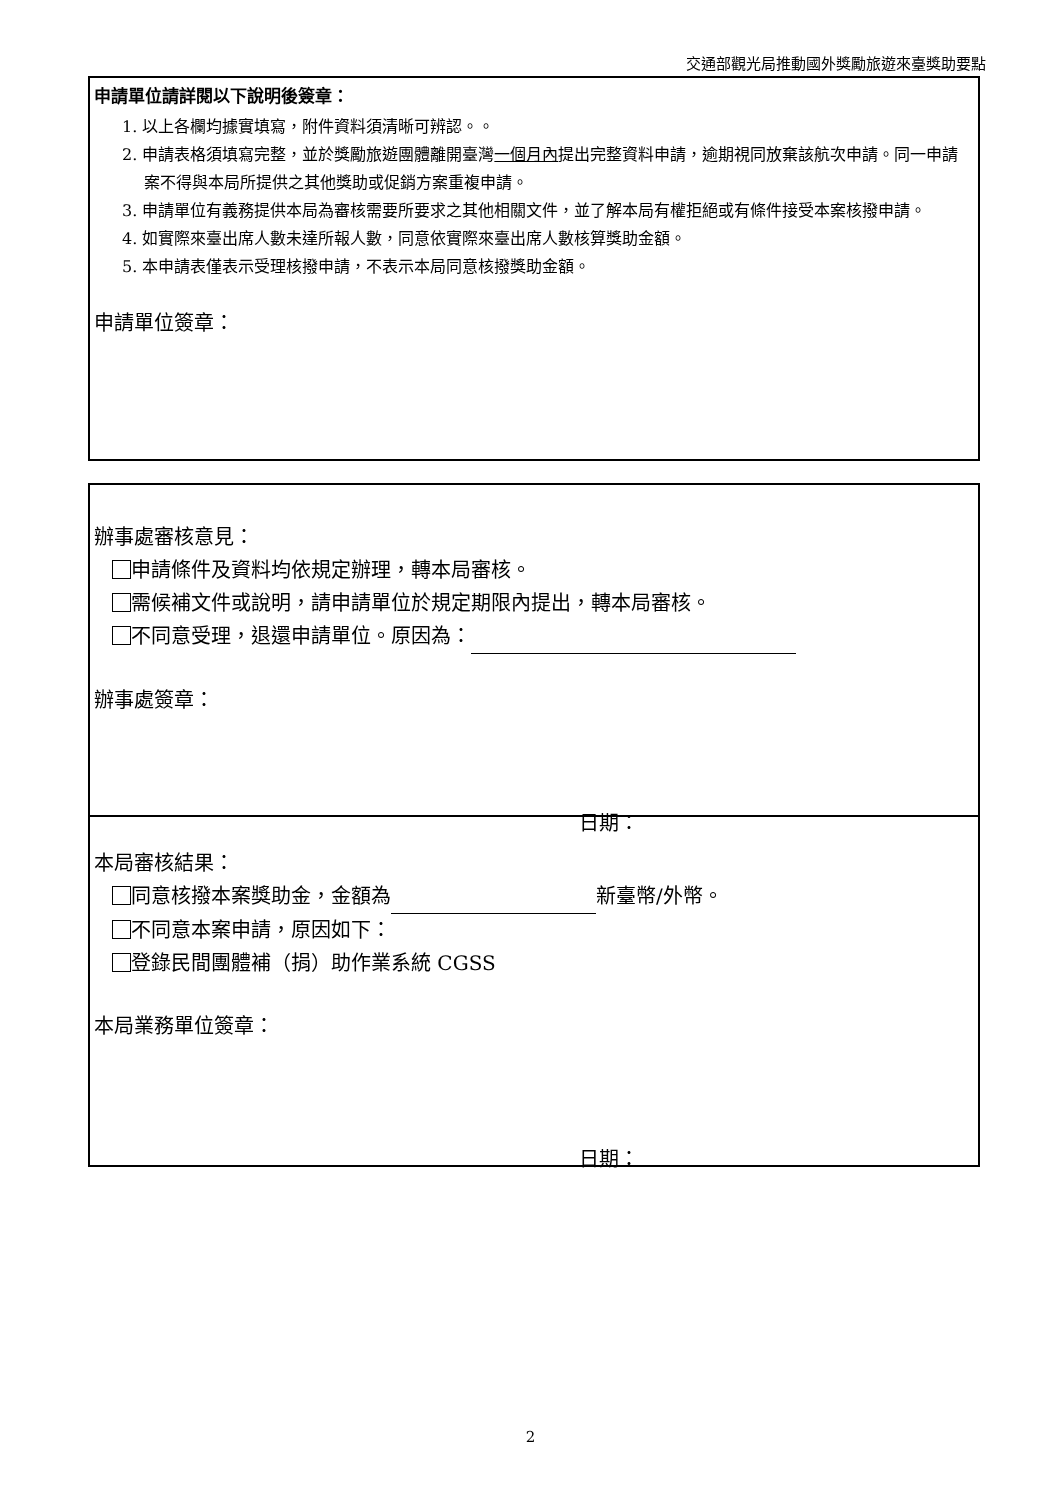交通部觀光局推動國外獎勵旅遊來臺獎助要點
申請單位請詳閱以下說明後簽章：
1. 以上各欄均據實填寫，附件資料須清晰可辨認。。
2. 申請表格須填寫完整，並於獎勵旅遊團體離開臺灣一個月內提出完整資料申請，逾期視同放棄該航次申請。同一申請案不得與本局所提供之其他獎助或促銷方案重複申請。
3. 申請單位有義務提供本局為審核需要所要求之其他相關文件，並了解本局有權拒絕或有條件接受本案核撥申請。
4. 如實際來臺出席人數未達所報人數，同意依實際來臺出席人數核算獎助金額。
5. 本申請表僅表示受理核撥申請，不表示本局同意核撥獎助金額。
申請單位簽章：
辦事處審核意見：
申請條件及資料均依規定辦理，轉本局審核。
需候補文件或說明，請申請單位於規定期限內提出，轉本局審核。
不同意受理，退還申請單位。原因為：
辦事處簽章：
日期：
本局審核結果：
同意核撥本案獎助金，金額為 新臺幣/外幣。
不同意本案申請，原因如下：
登錄民間團體補（捐）助作業系統 CGSS
本局業務單位簽章：
日期：
2